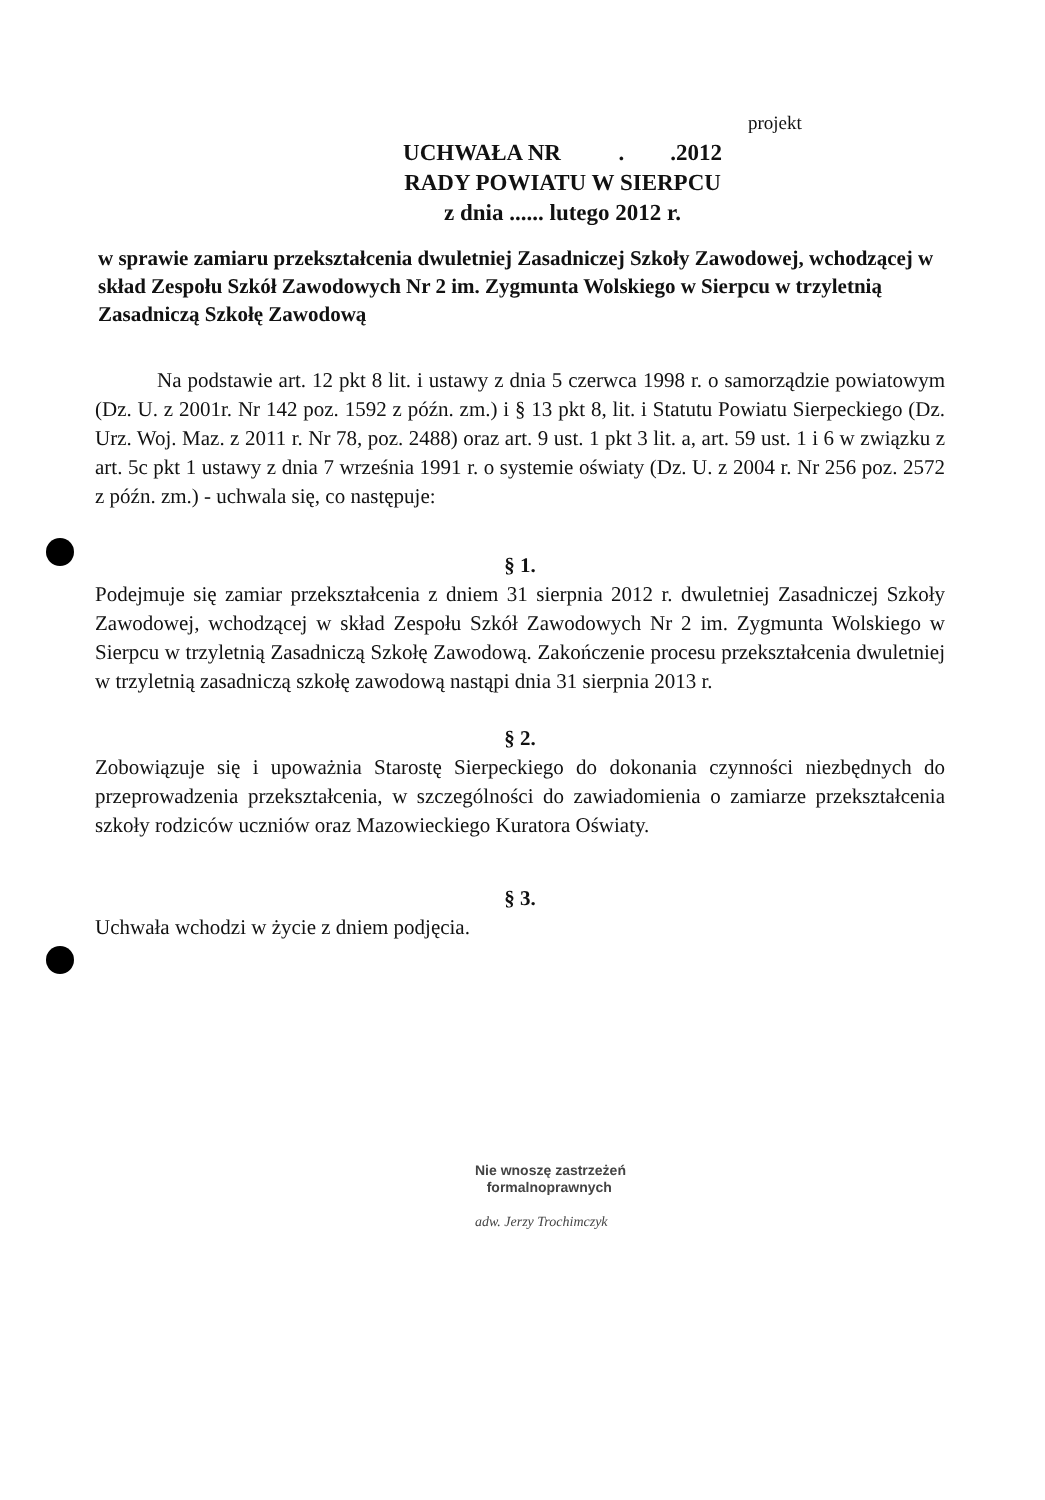projekt
UCHWAŁA NR . .2012
RADY POWIATU W SIERPCU
z dnia ...... lutego 2012 r.
w sprawie zamiaru przekształcenia dwuletniej Zasadniczej Szkoły Zawodowej, wchodzącej w skład Zespołu Szkół Zawodowych Nr 2 im. Zygmunta Wolskiego w Sierpcu w trzyletnią Zasadniczą Szkołę Zawodową
Na podstawie art. 12 pkt 8 lit. i ustawy z dnia 5 czerwca 1998 r. o samorządzie powiatowym (Dz. U. z 2001r. Nr 142 poz. 1592 z późn. zm.) i § 13 pkt 8, lit. i Statutu Powiatu Sierpeckiego (Dz. Urz. Woj. Maz. z 2011 r. Nr 78, poz. 2488) oraz art. 9 ust. 1 pkt 3 lit. a, art. 59 ust. 1 i 6 w związku z art. 5c pkt 1 ustawy z dnia 7 września 1991 r. o systemie oświaty (Dz. U. z 2004 r. Nr 256 poz. 2572 z późn. zm.) - uchwala się, co następuje:
§ 1.
Podejmuje się zamiar przekształcenia z dniem 31 sierpnia 2012 r. dwuletniej Zasadniczej Szkoły Zawodowej, wchodzącej w skład Zespołu Szkół Zawodowych Nr 2 im. Zygmunta Wolskiego w Sierpcu w trzyletnią Zasadniczą Szkołę Zawodową. Zakończenie procesu przekształcenia dwuletniej w trzyletnią zasadniczą szkołę zawodową nastąpi dnia 31 sierpnia 2013 r.
§ 2.
Zobowiązuje się i upoważnia Starostę Sierpeckiego do dokonania czynności niezbędnych do przeprowadzenia przekształcenia, w szczególności do zawiadomienia o zamiarze przekształcenia szkoły rodziców uczniów oraz Mazowieckiego Kuratora Oświaty.
§ 3.
Uchwała wchodzi w życie z dniem podjęcia.
Nie wnoszę zastrzeżeń
formalnoprawnych
adw. Jerzy Trochimczyk